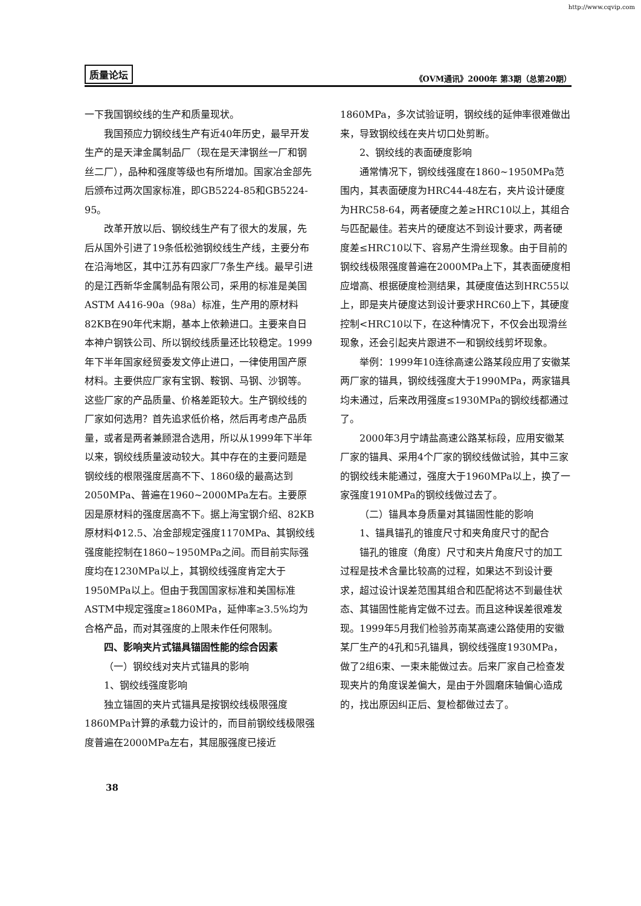http://www.cqvip.com
质量论坛 《OVM通讯》2000年 第3期（总第20期）
一下我国钢绞线的生产和质量现状。
我国预应力钢绞线生产有近40年历史，最早开发生产的是天津金属制品厂（现在是天津钢丝一厂和钢丝二厂），品种和强度等级也有所增加。国家冶金部先后颁布过两次国家标准，即GB5224-85和GB5224-95。
改革开放以后、钢绞线生产有了很大的发展，先后从国外引进了19条低松弛钢绞线生产线，主要分布在沿海地区，其中江苏有四家厂7条生产线。最早引进的是江西新华金属制品有限公司，采用的标准是美国ASTM A416-90a（98a）标准，生产用的原材料82KB在90年代末期，基本上依赖进口。主要来自日本神户钢铁公司、所以钢绞线质量还比较稳定。1999年下半年国家经贸委发文停止进口，一律使用国产原材料。主要供应厂家有宝钢、鞍钢、马钢、沙钢等。这些厂家的产品质量、价格差距较大。生产钢绞线的厂家如何选用？首先追求低价格，然后再考虑产品质量，或者是两者兼顾混合选用，所以从1999年下半年以来，钢绞线质量波动较大。其中存在的主要问题是钢绞线的根限强度居高不下、1860级的最高达到2050MPa、普遍在1960~2000MPa左右。主要原因是原材料的强度居高不下。据上海宝钢介绍、82KB原材料Φ12.5、冶金部规定强度1170MPa、其钢绞线强度能控制在1860~1950MPa之间。而目前实际强度均在1230MPa以上，其钢绞线强度肯定大于1950MPa以上。但由于我国国家标准和美国标准ASTM中规定强度≥1860MPa，延伸率≥3.5%均为合格产品，而对其强度的上限未作任何限制。
四、影响夹片式锚具锚固性能的综合因素
（一）钢绞线对夹片式锚具的影响
1、钢绞线强度影响
独立锚固的夹片式锚具是按钢绞线极限强度1860MPa计算的承载力设计的，而目前钢绞线极限强度普遍在2000MPa左右，其屈服强度已接近
1860MPa，多次试验证明，钢绞线的延伸率很难做出来，导致钢绞线在夹片切口处剪断。
2、钢绞线的表面硬度影响
通常情况下，钢绞线强度在1860~1950MPa范围内，其表面硬度为HRC44-48左右，夹片设计硬度为HRC58-64，两者硬度之差≥HRC10以上，其组合与匹配最佳。若夹片的硬度达不到设计要求，两者硬度差≤HRC10以下、容易产生滑丝现象。由于目前的钢绞线极限强度普遍在2000MPa上下，其表面硬度相应增高、根据硬度检测结果，其硬度值达到HRC55以上，即是夹片硬度达到设计要求HRC60上下，其硬度控制<HRC10以下，在这种情况下，不仅会出现滑丝现象，还会引起夹片跟进不一和钢绞线剪坏现象。
举例：1999年10连徐高速公路某段应用了安徽某两厂家的锚具，钢绞线强度大于1990MPa，两家锚具均未通过，后来改用强度≤1930MPa的钢绞线都通过了。
2000年3月宁靖盐高速公路某标段，应用安徽某厂家的锚具、采用4个厂家的钢绞线做试验，其中三家的钢绞线未能通过，强度大于1960MPa以上，换了一家强度1910MPa的钢绞线做过去了。
（二）锚具本身质量对其锚固性能的影响
1、锚具锚孔的锥度尺寸和夹角度尺寸的配合
锚孔的锥度（角度）尺寸和夹片角度尺寸的加工过程是技术含量比较高的过程，如果达不到设计要求，超过设计误差范围其组合和匹配将达不到最佳状态、其锚固性能肯定做不过去。而且这种误差很难发现。1999年5月我们检验苏南某高速公路使用的安徽某厂生产的4孔和5孔锚具，钢绞线强度1930MPa，做了2组6束、一束未能做过去。后来厂家自己检查发现夹片的角度误差偏大，是由于外圆磨床轴偏心造成的，找出原因纠正后、复检都做过去了。
38